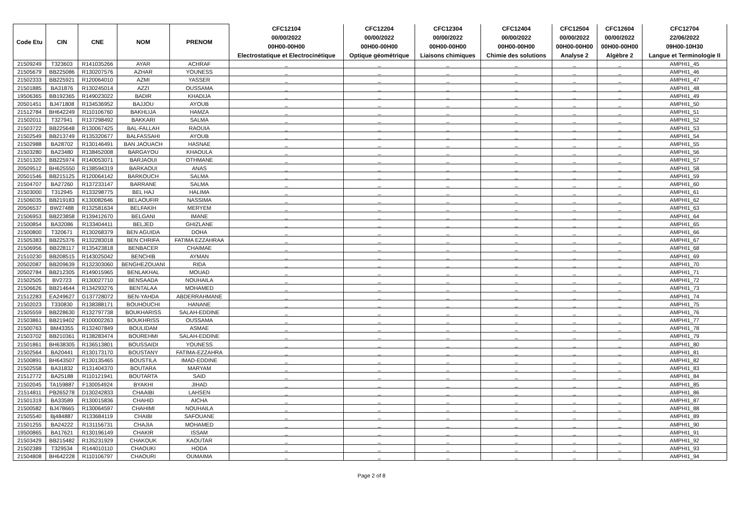| Code Etu | CIN | CNE | NOM | PRENOM | CFC12104 | CFC12204 | CFC12304 | CFC12404 | CFC12504 | CFC12604 | CFC12704 |
| | | | | | 00/00/2022 | 00/00/2022 | 00/00/2022 | 00/00/2022 | 00/00/2022 | 00/00/2022 | 22/06/2022 |
| | | | | | 00H00-00H00 | 00H00-00H00 | 00H00-00H00 | 00H00-00H00 | 00H00-00H00 | 00H00-00H00 | 09H00-10H30 |
| | | | | | Electrostatique et Electrocinétique | Optique géométrique | Liaisons chimiques | Chimie des solutions | Analyse 2 | Algèbre 2 | Langue et Terminologie II |
| 21509249 | T323603 | R141035266 | AYAR | ACHRAF | _ | _ | _ | _ | _ | _ | AMPHI1_45 |
| 21505679 | BB225086 | R130207576 | AZHAR | YOUNESS | _ | _ | _ | _ | _ | _ | AMPHI1_46 |
| 21502333 | BB225921 | R120064010 | AZMI | YASSER | _ | _ | _ | _ | _ | _ | AMPHI1_47 |
| 21501885 | BA31876 | R130245014 | AZZI | OUSSAMA | _ | _ | _ | _ | _ | _ | AMPHI1_48 |
| 19506365 | BB192365 | R149023022 | BADIR | KHADIJA | _ | _ | _ | _ | _ | _ | AMPHI1_49 |
| 20501451 | BJ471808 | R134536952 | BAJJOU | AYOUB | _ | _ | _ | _ | _ | _ | AMPHI1_50 |
| 21512784 | BH642249 | R110106760 | BAKHLIJA | HAMZA | _ | _ | _ | _ | _ | _ | AMPHI1_51 |
| 21502011 | T327941 | R137298492 | BAKKARI | SALMA | _ | _ | _ | _ | _ | _ | AMPHI1_52 |
| 21503722 | BB225648 | R130067425 | BAL-FALLAH | RAOUIA | _ | _ | _ | _ | _ | _ | AMPHI1_53 |
| 21502549 | BB213749 | R135320677 | BALFASSAHI | AYOUB | _ | _ | _ | _ | _ | _ | AMPHI1_54 |
| 21502988 | BA28702 | R130146491 | BAN JAOUACH | HASNAE | _ | _ | _ | _ | _ | _ | AMPHI1_55 |
| 21503280 | BA23480 | R138452008 | BARGAYOU | KHAOULA | _ | _ | _ | _ | _ | _ | AMPHI1_56 |
| 21501320 | BB225974 | R140053071 | BARJAOUI | OTHMANE | _ | _ | _ | _ | _ | _ | AMPHI1_57 |
| 20509512 | BH625550 | R138594319 | BARKAOUI | ANAS | _ | _ | _ | _ | _ | _ | AMPHI1_58 |
| 20501546 | BB215125 | R120064142 | BARKOUCH | SALMA | _ | _ | _ | _ | _ | _ | AMPHI1_59 |
| 21504707 | BA27260 | R137233147 | BARRANE | SALMA | _ | _ | _ | _ | _ | _ | AMPHI1_60 |
| 21503000 | T312945 | R133298775 | BEL HAJ | HALIMA | _ | _ | _ | _ | _ | _ | AMPHI1_61 |
| 21506035 | BB219183 | K130082646 | BELAOUFIR | NASSIMA | _ | _ | _ | _ | _ | _ | AMPHI1_62 |
| 20506537 | BW27488 | R132581634 | BELFAKIH | MERYEM | _ | _ | _ | _ | _ | _ | AMPHI1_63 |
| 21506953 | BB223858 | R139412670 | BELGANI | IMANE | _ | _ | _ | _ | _ | _ | AMPHI1_64 |
| 21500854 | BA32086 | R133404411 | BELJED | GHIZLANE | _ | _ | _ | _ | _ | _ | AMPHI1_65 |
| 21500800 | T320671 | R130268379 | BEN AGUIDA | DOHA | _ | _ | _ | _ | _ | _ | AMPHI1_66 |
| 21505383 | BB225376 | R132283018 | BEN CHRIFA | FATIMA EZZAHRAA | _ | _ | _ | _ | _ | _ | AMPHI1_67 |
| 21506956 | BB228117 | R135423818 | BENBACER | CHAIMAE | _ | _ | _ | _ | _ | _ | AMPHI1_68 |
| 21510230 | BB208515 | R143025042 | BENCHIB | AYMAN | _ | _ | _ | _ | _ | _ | AMPHI1_69 |
| 20502087 | BB209639 | R132303060 | BENGHEZOUANI | RIDA | _ | _ | _ | _ | _ | _ | AMPHI1_70 |
| 20502784 | BB212305 | R149015965 | BENLAKHAL | MOUAD | _ | _ | _ | _ | _ | _ | AMPHI1_71 |
| 21502505 | BV2723 | R130027710 | BENSAADA | NOUHAILA | _ | _ | _ | _ | _ | _ | AMPHI1_72 |
| 21506626 | BB214644 | R134293276 | BENTALAA | MOHAMED | _ | _ | _ | _ | _ | _ | AMPHI1_73 |
| 21512283 | EA249627 | G137728072 | BEN-YAHDA | ABDERRAHMANE | _ | _ | _ | _ | _ | _ | AMPHI1_74 |
| 21502023 | T330830 | R138388171 | BOUHOUCHI | HANANE | _ | _ | _ | _ | _ | _ | AMPHI1_75 |
| 21505559 | BB228630 | R132797738 | BOUKHARISS | SALAH-EDDINE | _ | _ | _ | _ | _ | _ | AMPHI1_76 |
| 21503861 | BB219402 | R100002263 | BOUKHRISS | OUSSAMA | _ | _ | _ | _ | _ | _ | AMPHI1_77 |
| 21500763 | BM43355 | R132407849 | BOULIDAM | ASMAE | _ | _ | _ | _ | _ | _ | AMPHI1_78 |
| 21503702 | BB210361 | R138283474 | BOUREHMI | SALAH-EDDINE | _ | _ | _ | _ | _ | _ | AMPHI1_79 |
| 21501861 | BH638305 | R136513801 | BOUSSAIDI | YOUNESS | _ | _ | _ | _ | _ | _ | AMPHI1_80 |
| 21502564 | BA20441 | R130173170 | BOUSTANY | FATIMA-EZZAHRA | _ | _ | _ | _ | _ | _ | AMPHI1_81 |
| 21500891 | BH643507 | R130135465 | BOUSTILA | IMAD-EDDINE | _ | _ | _ | _ | _ | _ | AMPHI1_82 |
| 21502558 | BA31832 | R131404370 | BOUTARA | MARYAM | _ | _ | _ | _ | _ | _ | AMPHI1_83 |
| 21512772 | BA25188 | R110121941 | BOUTARTA | SAID | _ | _ | _ | _ | _ | _ | AMPHI1_84 |
| 21502045 | TA159887 | F130054924 | BYAKHI | JIHAD | _ | _ | _ | _ | _ | _ | AMPHI1_85 |
| 21514811 | PB265278 | D130242833 | CHAAIBI | LAHSEN | _ | _ | _ | _ | _ | _ | AMPHI1_86 |
| 21501319 | BA33589 | R130015836 | CHAHID | AICHA | _ | _ | _ | _ | _ | _ | AMPHI1_87 |
| 21500582 | BJ478665 | R130064597 | CHAHIMI | NOUHAILA | _ | _ | _ | _ | _ | _ | AMPHI1_88 |
| 21505540 | Bj484887 | R133684119 | CHAIBI | SAFOUANE | _ | _ | _ | _ | _ | _ | AMPHI1_89 |
| 21501255 | BA24222 | R131156731 | CHAJIA | MOHAMED | _ | _ | _ | _ | _ | _ | AMPHI1_90 |
| 19500865 | BA17621 | R130196149 | CHAKIR | ISSAM | _ | _ | _ | _ | _ | _ | AMPHI1_91 |
| 21503429 | BB215482 | R135231929 | CHAKOUK | KAOUTAR | _ | _ | _ | _ | _ | _ | AMPHI1_92 |
| 21502389 | T329534 | R144010110 | CHAOUKI | HODA | _ | _ | _ | _ | _ | _ | AMPHI1_93 |
| 21504808 | BH642228 | R110106797 | CHAOURI | OUMAIMA | _ | _ | _ | _ | _ | _ | AMPHI1_94 |
Page 2 of 8